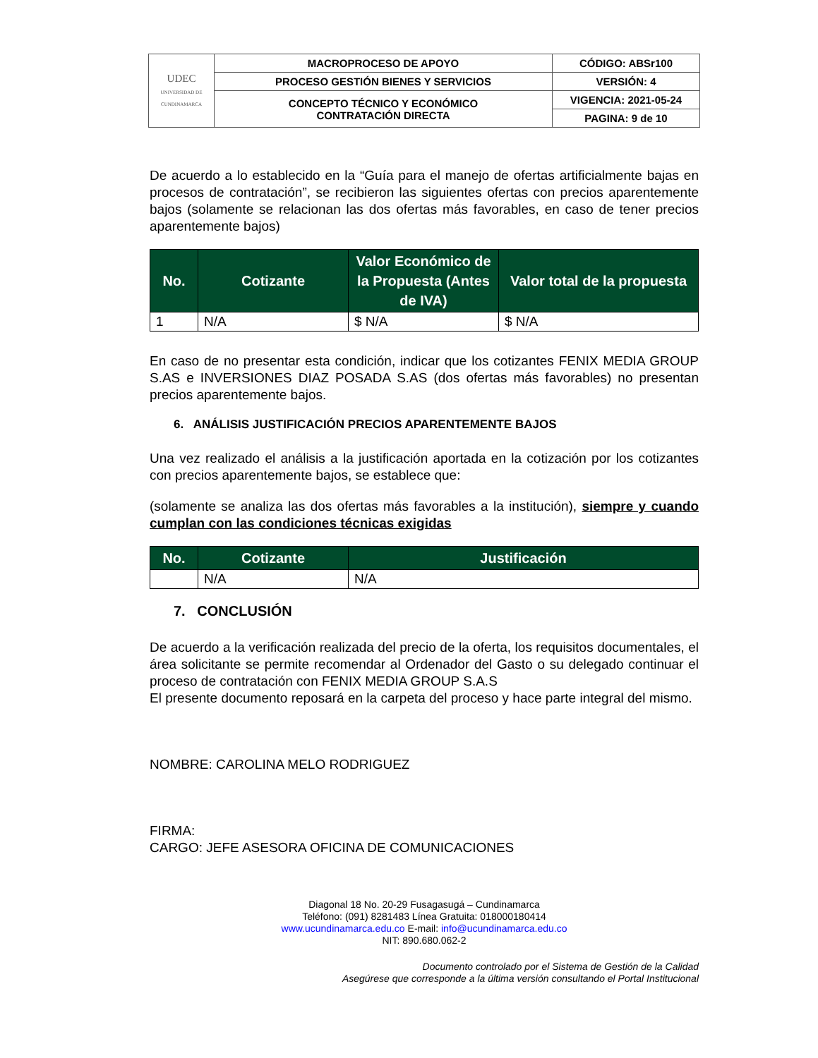| UDEC UNIVERSIDAD DE CUNDINAMARCA | MACROPROCESO DE APOYO | CÓDIGO: ABSr100 |
| | PROCESO GESTIÓN BIENES Y SERVICIOS | VERSIÓN: 4 |
| | CONCEPTO TÉCNICO Y ECONÓMICO CONTRATACIÓN DIRECTA | VIGENCIA: 2021-05-24 |
| | | PAGINA: 9 de 10 |
De acuerdo a lo establecido en la “Guía para el manejo de ofertas artificialmente bajas en procesos de contratación”, se recibieron las siguientes ofertas con precios aparentemente bajos (solamente se relacionan las dos ofertas más favorables, en caso de tener precios aparentemente bajos)
| No. | Cotizante | Valor Económico de la Propuesta (Antes de IVA) | Valor total de la propuesta |
| --- | --- | --- | --- |
| 1 | N/A | $ N/A | $ N/A |
En caso de no presentar esta condición, indicar que los cotizantes FENIX MEDIA GROUP S.AS e INVERSIONES DIAZ POSADA S.AS (dos ofertas más favorables) no presentan precios aparentemente bajos.
6. ANÁLISIS JUSTIFICACIÓN PRECIOS APARENTEMENTE BAJOS
Una vez realizado el análisis a la justificación aportada en la cotización por los cotizantes con precios aparentemente bajos, se establece que:
(solamente se analiza las dos ofertas más favorables a la institución), siempre y cuando cumplan con las condiciones técnicas exigidas
| No. | Cotizante | Justificación |
| --- | --- | --- |
| | N/A | N/A |
7. CONCLUSIÓN
De acuerdo a la verificación realizada del precio de la oferta, los requisitos documentales, el área solicitante se permite recomendar al Ordenador del Gasto o su delegado continuar el proceso de contratación con FENIX MEDIA GROUP S.A.S
El presente documento reposará en la carpeta del proceso y hace parte integral del mismo.
NOMBRE: CAROLINA MELO RODRIGUEZ
FIRMA:
CARGO: JEFE ASESORA OFICINA DE COMUNICACIONES
Diagonal 18 No. 20-29 Fusagasugá – Cundinamarca
Teléfono: (091) 8281483 Línea Gratuita: 018000180414
www.ucundinamarca.edu.co E-mail: info@ucundinamarca.edu.co
NIT: 890.680.062-2
Documento controlado por el Sistema de Gestión de la Calidad
Asegúrese que corresponde a la última versión consultando el Portal Institucional